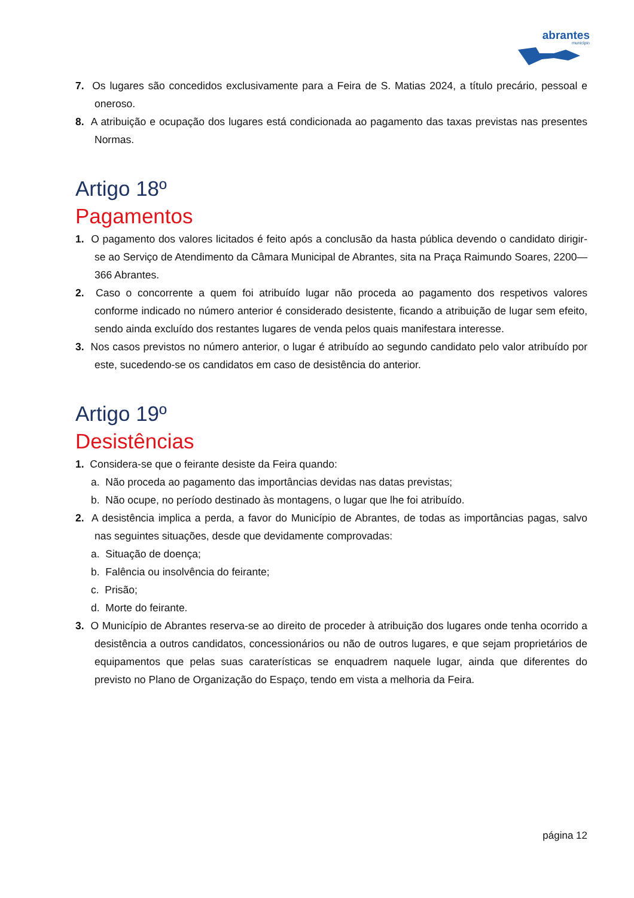abrantes
município
7. Os lugares são concedidos exclusivamente para a Feira de S. Matias 2024, a título precário, pessoal e oneroso.
8. A atribuição e ocupação dos lugares está condicionada ao pagamento das taxas previstas nas presentes Normas.
Artigo 18º
Pagamentos
1. O pagamento dos valores licitados é feito após a conclusão da hasta pública devendo o candidato dirigir-se ao Serviço de Atendimento da Câmara Municipal de Abrantes, sita na Praça Raimundo Soares, 2200—366 Abrantes.
2. Caso o concorrente a quem foi atribuído lugar não proceda ao pagamento dos respetivos valores conforme indicado no número anterior é considerado desistente, ficando a atribuição de lugar sem efeito, sendo ainda excluído dos restantes lugares de venda pelos quais manifestara interesse.
3. Nos casos previstos no número anterior, o lugar é atribuído ao segundo candidato pelo valor atribuído por este, sucedendo-se os candidatos em caso de desistência do anterior.
Artigo 19º
Desistências
1. Considera-se que o feirante desiste da Feira quando:
a. Não proceda ao pagamento das importâncias devidas nas datas previstas;
b. Não ocupe, no período destinado às montagens, o lugar que lhe foi atribuído.
2. A desistência implica a perda, a favor do Município de Abrantes, de todas as importâncias pagas, salvo nas seguintes situações, desde que devidamente comprovadas:
a. Situação de doença;
b. Falência ou insolvência do feirante;
c. Prisão;
d. Morte do feirante.
3. O Município de Abrantes reserva-se ao direito de proceder à atribuição dos lugares onde tenha ocorrido a desistência a outros candidatos, concessionários ou não de outros lugares, e que sejam proprietários de equipamentos que pelas suas caraterísticas se enquadrem naquele lugar, ainda que diferentes do previsto no Plano de Organização do Espaço, tendo em vista a melhoria da Feira.
página 12